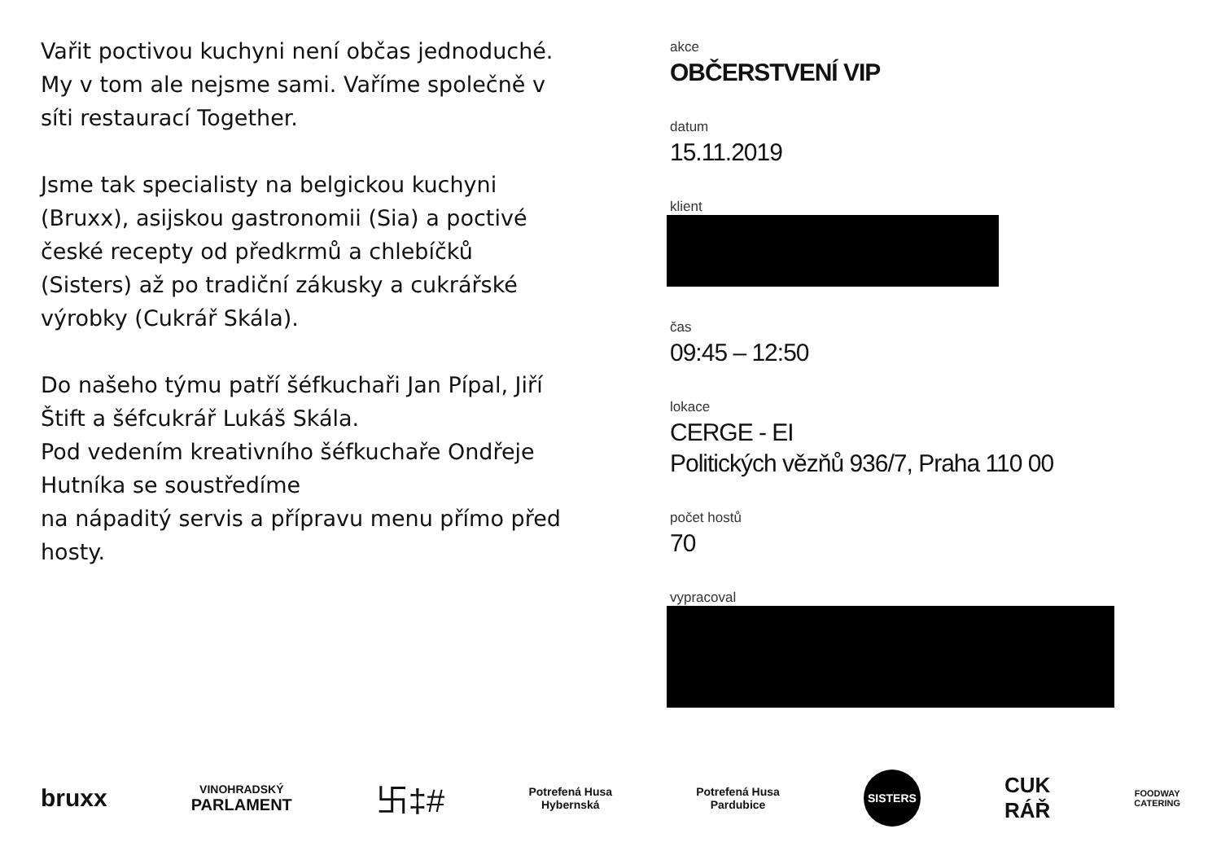Vařit poctivou kuchyni není občas jednoduché. My v tom ale nejsme sami. Vaříme společně v síti restaurací Together.
Jsme tak specialisty na belgickou kuchyni (Bruxx), asijskou gastronomii (Sia) a poctivé české recepty od předkrmů a chlebíčků (Sisters) až po tradiční zákusky a cukrářské výrobky (Cukrář Skála).
Do našeho týmu patří šéfkuchaři Jan Pípal, Jiří Štift a šéfcukrář Lukáš Skála.
Pod vedením kreativního šéfkuchaře Ondřeje Hutníka se soustředíme
na nápaditý servis a přípravu menu přímo před hosty.
akce
OBČERSTVENÍ VIP
datum
15.11.2019
klient
čas
09:45 – 12:50
lokace
CERGE - EI
Politických vězňů 936/7, Praha 110 00
počet hostů
70
vypracoval
bruxx
VINOHRADSKÝ
PARLAMENT
卐‡#
Potrefená Husa
Hybernská
Potrefená Husa
Pardubice
SISTERS
CUK
RÁŘ
FOODWAY
CATERING